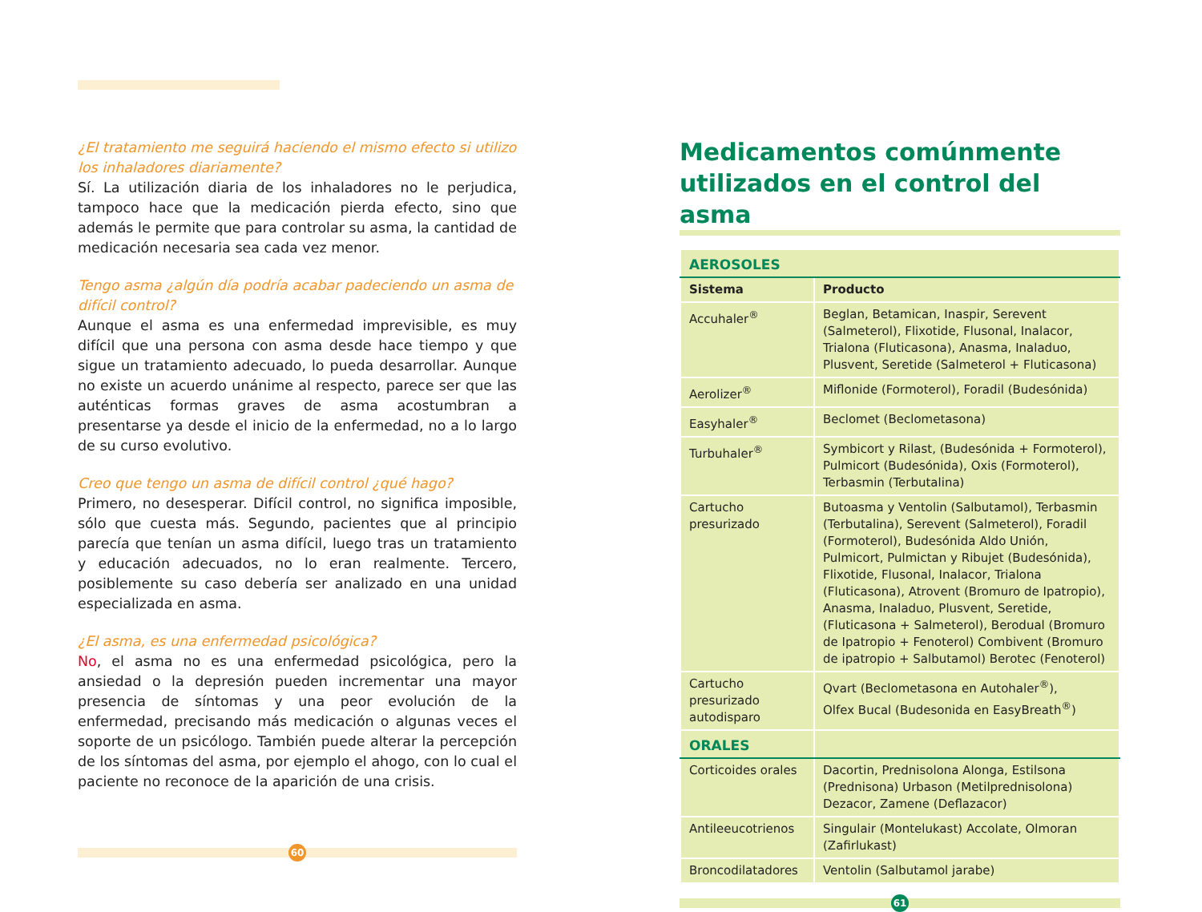¿El tratamiento me seguirá haciendo el mismo efecto si utilizo los inhaladores diariamente?
Sí. La utilización diaria de los inhaladores no le perjudica, tampoco hace que la medicación pierda efecto, sino que además le permite que para controlar su asma, la cantidad de medicación necesaria sea cada vez menor.
Tengo asma ¿algún día podría acabar padeciendo un asma de difícil control?
Aunque el asma es una enfermedad imprevisible, es muy difícil que una persona con asma desde hace tiempo y que sigue un tratamiento adecuado, lo pueda desarrollar. Aunque no existe un acuerdo unánime al respecto, parece ser que las auténticas formas graves de asma acostumbran a presentarse ya desde el inicio de la enfermedad, no a lo largo de su curso evolutivo.
Creo que tengo un asma de difícil control ¿qué hago?
Primero, no desesperar. Difícil control, no significa imposible, sólo que cuesta más. Segundo, pacientes que al principio parecía que tenían un asma difícil, luego tras un tratamiento y educación adecuados, no lo eran realmente. Tercero, posiblemente su caso debería ser analizado en una unidad especializada en asma.
¿El asma, es una enfermedad psicológica?
No, el asma no es una enfermedad psicológica, pero la ansiedad o la depresión pueden incrementar una mayor presencia de síntomas y una peor evolución de la enfermedad, precisando más medicación o algunas veces el soporte de un psicólogo. También puede alterar la percepción de los síntomas del asma, por ejemplo el ahogo, con lo cual el paciente no reconoce de la aparición de una crisis.
60
Medicamentos comúnmente utilizados en el control del asma
| AEROSOLES | |
| --- | --- |
| Sistema | Producto |
| Accuhaler<sup>®</sup> | Beglan, Betamican, Inaspir, Serevent (Salmeterol), Flixotide, Flusonal, Inalacor, Trialona (Fluticasona), Anasma, Inaladuo, Plusvent, Seretide (Salmeterol + Fluticasona) |
| Aerolizer<sup>®</sup> | Miflonide (Formoterol), Foradil (Budesónida) |
| Easyhaler<sup>®</sup> | Beclomet (Beclometasona) |
| Turbuhaler<sup>®</sup> | Symbicort y Rilast, (Budesónida + Formoterol), Pulmicort (Budesónida), Oxis (Formoterol), Terbasmin (Terbutalina) |
| Cartucho presurizado | Butoasma y Ventolin (Salbutamol), Terbasmin (Terbutalina), Serevent (Salmeterol), Foradil (Formoterol), Budesónida Aldo Unión, Pulmicort, Pulmictan y Ribujet (Budesónida), Flixotide, Flusonal, Inalacor, Trialona (Fluticasona), Atrovent (Bromuro de Ipatropio), Anasma, Inaladuo, Plusvent, Seretide, (Fluticasona + Salmeterol), Berodual (Bromuro de Ipatropio + Fenoterol) Combivent (Bromuro de ipatropio + Salbutamol) Berotec (Fenoterol) |
| Cartucho presurizado autodisparo | Qvart (Beclometasona en Autohaler<sup>®</sup>), Olfex Bucal (Budesonida en EasyBreath<sup>®</sup>) |
| ORALES | |
| Corticoides orales | Dacortin, Prednisolona Alonga, Estilsona (Prednisona) Urbason (Metilprednisolona) Dezacor, Zamene (Deflazacor) |
| Antileeucotrienos | Singulair (Montelukast) Accolate, Olmoran (Zafirlukast) |
| Broncodilatadores | Ventolin (Salbutamol jarabe) |
61